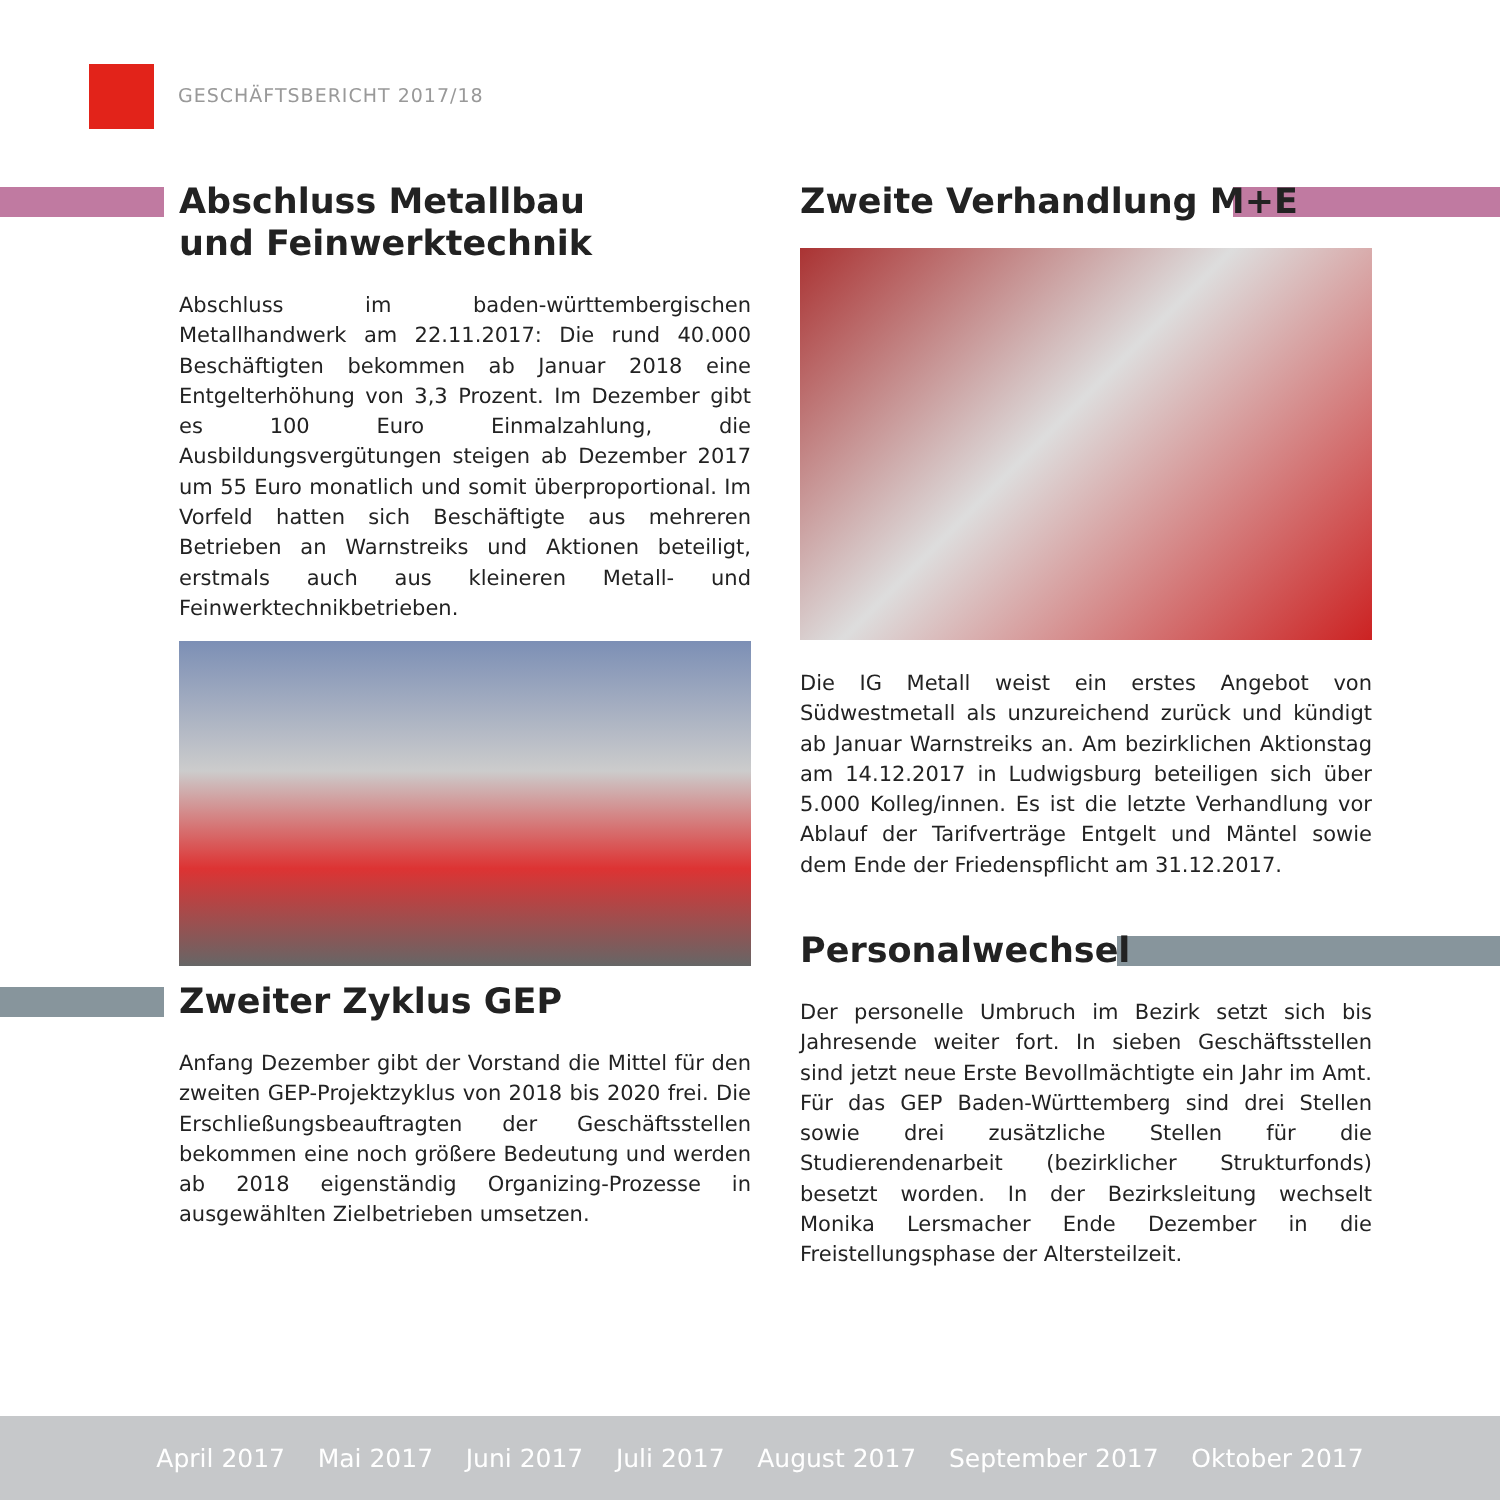GESCHÄFTSBERICHT 2017/18
Abschluss Metallbau
und Feinwerktechnik
Abschluss im baden-württembergischen Metallhandwerk am 22.11.2017: Die rund 40.000 Beschäftigten bekommen ab Januar 2018 eine Entgelterhöhung von 3,3 Prozent. Im Dezember gibt es 100 Euro Einmalzahlung, die Ausbildungsvergütungen steigen ab Dezember 2017 um 55 Euro monatlich und somit überproportional. Im Vorfeld hatten sich Beschäftigte aus mehreren Betrieben an Warnstreiks und Aktionen beteiligt, erstmals auch aus kleineren Metall- und Feinwerktechnikbetrieben.
Zweiter Zyklus GEP
Anfang Dezember gibt der Vorstand die Mittel für den zweiten GEP-Projektzyklus von 2018 bis 2020 frei. Die Erschließungsbeauftragten der Geschäftsstellen bekommen eine noch größere Bedeutung und werden ab 2018 eigenständig Organizing-Prozesse in ausgewählten Zielbetrieben umsetzen.
Zweite Verhandlung M+E
Die IG Metall weist ein erstes Angebot von Südwestmetall als unzureichend zurück und kündigt ab Januar Warnstreiks an. Am bezirklichen Aktionstag am 14.12.2017 in Ludwigsburg beteiligen sich über 5.000 Kolleg/innen. Es ist die letzte Verhandlung vor Ablauf der Tarifverträge Entgelt und Mäntel sowie dem Ende der Friedenspflicht am 31.12.2017.
Personalwechsel
Der personelle Umbruch im Bezirk setzt sich bis Jahresende weiter fort. In sieben Geschäftsstellen sind jetzt neue Erste Bevollmächtigte ein Jahr im Amt. Für das GEP Baden-Württemberg sind drei Stellen sowie drei zusätzliche Stellen für die Studierendenarbeit (bezirklicher Strukturfonds) besetzt worden. In der Bezirksleitung wechselt Monika Lersmacher Ende Dezember in die Freistellungsphase der Altersteilzeit.
April 2017 Mai 2017 Juni 2017 Juli 2017 August 2017 September 2017 Oktober 2017